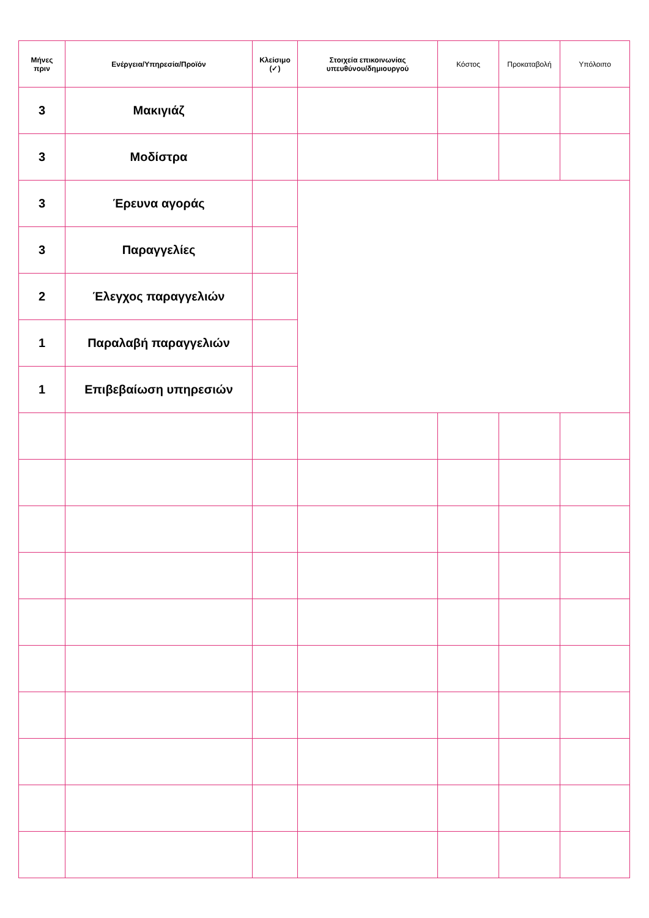| Μήνες πριν | Ενέργεια/Υπηρεσία/Προϊόν | Κλείσιμο (✓) | Στοιχεία επικοινωνίας υπευθύνου/δημιουργού | Κόστος | Προκαταβολή | Υπόλοιπο |
| --- | --- | --- | --- | --- | --- | --- |
| 3 | Μακιγιάζ | | | | | |
| 3 | Μοδίστρα | | | | | |
| 3 | Έρευνα αγοράς | | | | | |
| 3 | Παραγγελίες | | | | | |
| 2 | Έλεγχος παραγγελιών | | | | | |
| 1 | Παραλαβή παραγγελιών | | | | | |
| 1 | Επιβεβαίωση υπηρεσιών | | | | | |